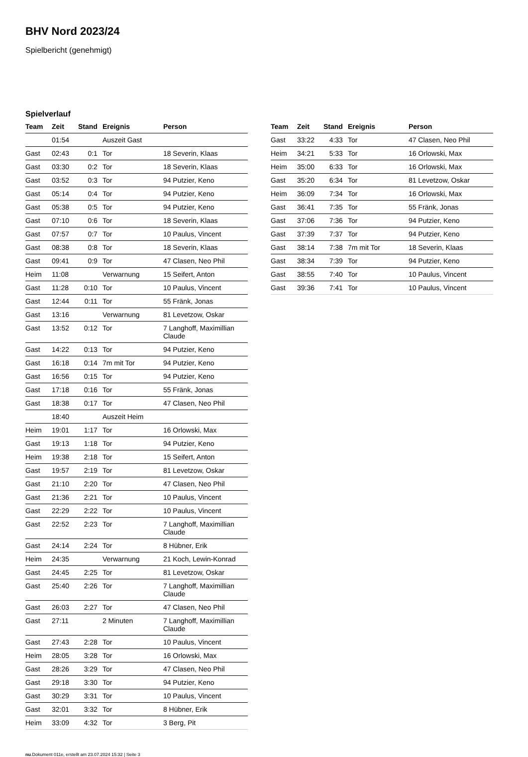BHV Nord 2023/24
Spielbericht (genehmigt)
Spielverlauf
| Team | Zeit | Stand | Ereignis | Person |
| --- | --- | --- | --- | --- |
| | 01:54 | | Auszeit Gast | |
| Gast | 02:43 | 0:1 | Tor | 18 Severin, Klaas |
| Gast | 03:30 | 0:2 | Tor | 18 Severin, Klaas |
| Gast | 03:52 | 0:3 | Tor | 94 Putzier, Keno |
| Gast | 05:14 | 0:4 | Tor | 94 Putzier, Keno |
| Gast | 05:38 | 0:5 | Tor | 94 Putzier, Keno |
| Gast | 07:10 | 0:6 | Tor | 18 Severin, Klaas |
| Gast | 07:57 | 0:7 | Tor | 10 Paulus, Vincent |
| Gast | 08:38 | 0:8 | Tor | 18 Severin, Klaas |
| Gast | 09:41 | 0:9 | Tor | 47 Clasen, Neo Phil |
| Heim | 11:08 | | Verwarnung | 15 Seifert, Anton |
| Gast | 11:28 | 0:10 | Tor | 10 Paulus, Vincent |
| Gast | 12:44 | 0:11 | Tor | 55 Fränk, Jonas |
| Gast | 13:16 | | Verwarnung | 81 Levetzow, Oskar |
| Gast | 13:52 | 0:12 | Tor | 7 Langhoff, Maximillian Claude |
| Gast | 14:22 | 0:13 | Tor | 94 Putzier, Keno |
| Gast | 16:18 | 0:14 | 7m mit Tor | 94 Putzier, Keno |
| Gast | 16:56 | 0:15 | Tor | 94 Putzier, Keno |
| Gast | 17:18 | 0:16 | Tor | 55 Fränk, Jonas |
| Gast | 18:38 | 0:17 | Tor | 47 Clasen, Neo Phil |
| | 18:40 | | Auszeit Heim | |
| Heim | 19:01 | 1:17 | Tor | 16 Orlowski, Max |
| Gast | 19:13 | 1:18 | Tor | 94 Putzier, Keno |
| Heim | 19:38 | 2:18 | Tor | 15 Seifert, Anton |
| Gast | 19:57 | 2:19 | Tor | 81 Levetzow, Oskar |
| Gast | 21:10 | 2:20 | Tor | 47 Clasen, Neo Phil |
| Gast | 21:36 | 2:21 | Tor | 10 Paulus, Vincent |
| Gast | 22:29 | 2:22 | Tor | 10 Paulus, Vincent |
| Gast | 22:52 | 2:23 | Tor | 7 Langhoff, Maximillian Claude |
| Gast | 24:14 | 2:24 | Tor | 8 Hübner, Erik |
| Heim | 24:35 | | Verwarnung | 21 Koch, Lewin-Konrad |
| Gast | 24:45 | 2:25 | Tor | 81 Levetzow, Oskar |
| Gast | 25:40 | 2:26 | Tor | 7 Langhoff, Maximillian Claude |
| Gast | 26:03 | 2:27 | Tor | 47 Clasen, Neo Phil |
| Gast | 27:11 | | 2 Minuten | 7 Langhoff, Maximillian Claude |
| Gast | 27:43 | 2:28 | Tor | 10 Paulus, Vincent |
| Heim | 28:05 | 3:28 | Tor | 16 Orlowski, Max |
| Gast | 28:26 | 3:29 | Tor | 47 Clasen, Neo Phil |
| Gast | 29:18 | 3:30 | Tor | 94 Putzier, Keno |
| Gast | 30:29 | 3:31 | Tor | 10 Paulus, Vincent |
| Gast | 32:01 | 3:32 | Tor | 8 Hübner, Erik |
| Heim | 33:09 | 4:32 | Tor | 3 Berg, Pit |
| Team | Zeit | Stand | Ereignis | Person |
| --- | --- | --- | --- | --- |
| Gast | 33:22 | 4:33 | Tor | 47 Clasen, Neo Phil |
| Heim | 34:21 | 5:33 | Tor | 16 Orlowski, Max |
| Heim | 35:00 | 6:33 | Tor | 16 Orlowski, Max |
| Gast | 35:20 | 6:34 | Tor | 81 Levetzow, Oskar |
| Heim | 36:09 | 7:34 | Tor | 16 Orlowski, Max |
| Gast | 36:41 | 7:35 | Tor | 55 Fränk, Jonas |
| Gast | 37:06 | 7:36 | Tor | 94 Putzier, Keno |
| Gast | 37:39 | 7:37 | Tor | 94 Putzier, Keno |
| Gast | 38:14 | 7:38 | 7m mit Tor | 18 Severin, Klaas |
| Gast | 38:34 | 7:39 | Tor | 94 Putzier, Keno |
| Gast | 38:55 | 7:40 | Tor | 10 Paulus, Vincent |
| Gast | 39:36 | 7:41 | Tor | 10 Paulus, Vincent |
nu.Dokument 011e, erstellt am 23.07.2024 15:32 | Seite 3